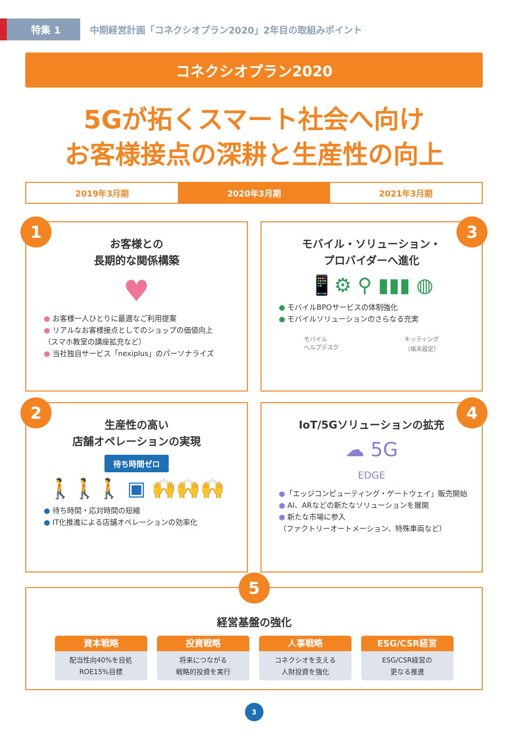特集 1
中期経営計画「コネクシオプラン2020」2年目の取組みポイント
コネクシオプラン2020
5Gが拓くスマート社会へ向け
お客様接点の深耕と生産性の向上
2019年3月期 2020年3月期 2021年3月期
1
お客様との
長期的な関係構築
♥
● お客様一人ひとりに最適なご利用提案
● リアルなお客様接点としてのショップの価値向上
（スマホ教室の講座拡充など）
● 当社独自サービス「nexiplus」のパーソナライズ
3
モバイル・ソリューション・
プロバイダーへ進化
📱⚙ ⚲ ▮▮▮ ◍
● モバイルBPOサービスの体制強化
● モバイルソリューションのさらなる充実
モバイル
ヘルプデスク キッティング
（端末設定）
2
生産性の高い
店舗オペレーションの実現
待ち時間ゼロ
🚶🚶🚶 ▣ 🙌🙌🙌
● 待ち時間・応対時間の短縮
● IT化推進による店舗オペレーションの効率化
4
IoT/5Gソリューションの拡充
☁ 5G
EDGE
●「エッジコンピューティング・ゲートウェイ」販売開始
● AI、ARなどの新たなソリューションを展開
● 新たな市場に参入
（ファクトリーオートメーション、特殊車両など）
5
経営基盤の強化
資本戦略
配当性向40%を目処
ROE15%目標
投資戦略
将来につながる
戦略的投資を実行
人事戦略
コネクシオを支える
人財投資を強化
ESG/CSR経営
ESG/CSR経営の
更なる推進
3